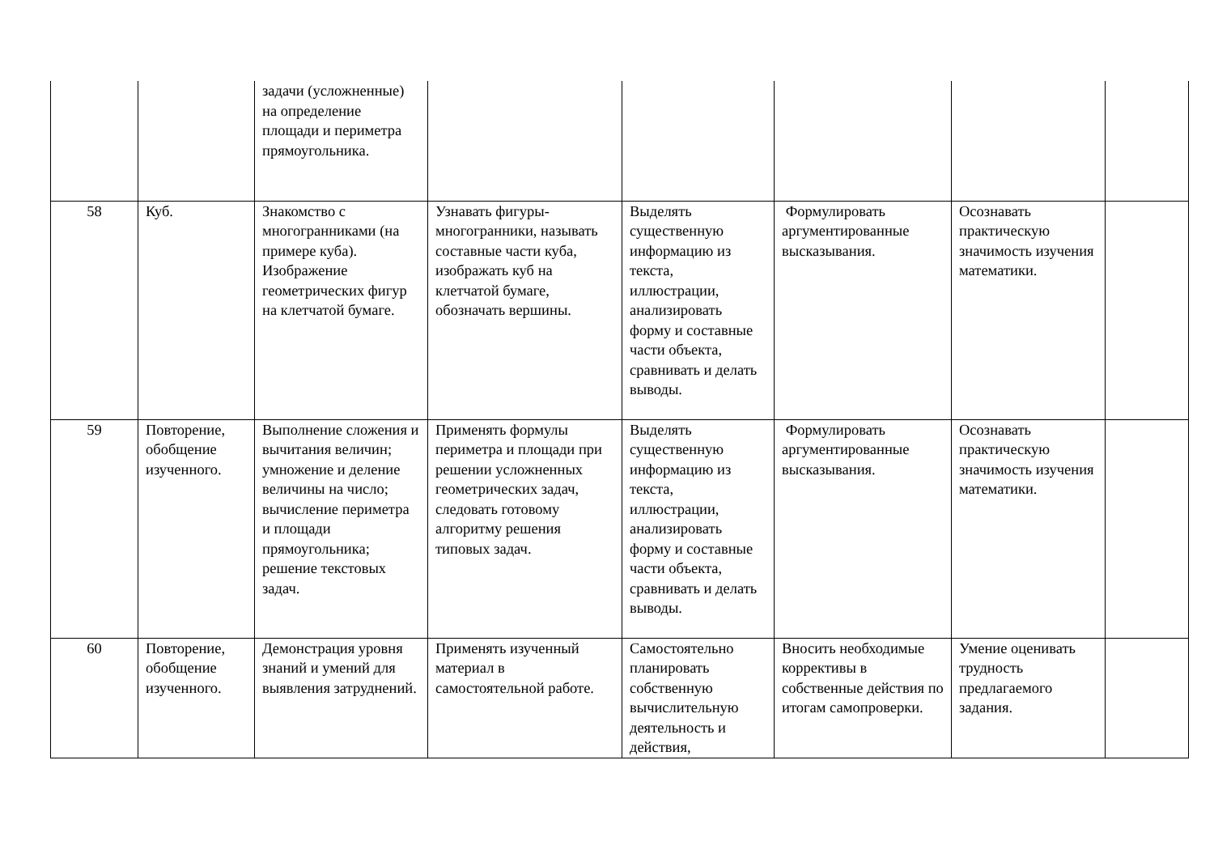| | | задачи (усложненные) на определение площади и периметра прямоугольника. | | | | | |
| 58 | Куб. | Знакомство с многогранниками (на примере куба). Изображение геометрических фигур на клетчатой бумаге. | Узнавать фигуры-многогранники, называть составные части куба, изображать куб на клетчатой бумаге, обозначать вершины. | Выделять существенную информацию из текста, иллюстрации, анализировать форму и составные части объекта, сравнивать и делать выводы. | Формулировать аргументированные высказывания. | Осознавать практическую значимость изучения математики. | |
| 59 | Повторение, обобщение изученного. | Выполнение сложения и вычитания величин; умножение и деление величины на число; вычисление периметра и площади прямоугольника; решение текстовых задач. | Применять формулы периметра и площади при решении усложненных геометрических задач, следовать готовому алгоритму решения типовых задач. | Выделять существенную информацию из текста, иллюстрации, анализировать форму и составные части объекта, сравнивать и делать выводы. | Формулировать аргументированные высказывания. | Осознавать практическую значимость изучения математики. | |
| 60 | Повторение, обобщение изученного. | Демонстрация уровня знаний и умений для выявления затруднений. | Применять изученный материал в самостоятельной работе. | Самостоятельно планировать собственную вычислительную деятельность и действия, | Вносить необходимые коррективы в собственные действия по итогам самопроверки. | Умение оценивать трудность предлагаемого задания. | |